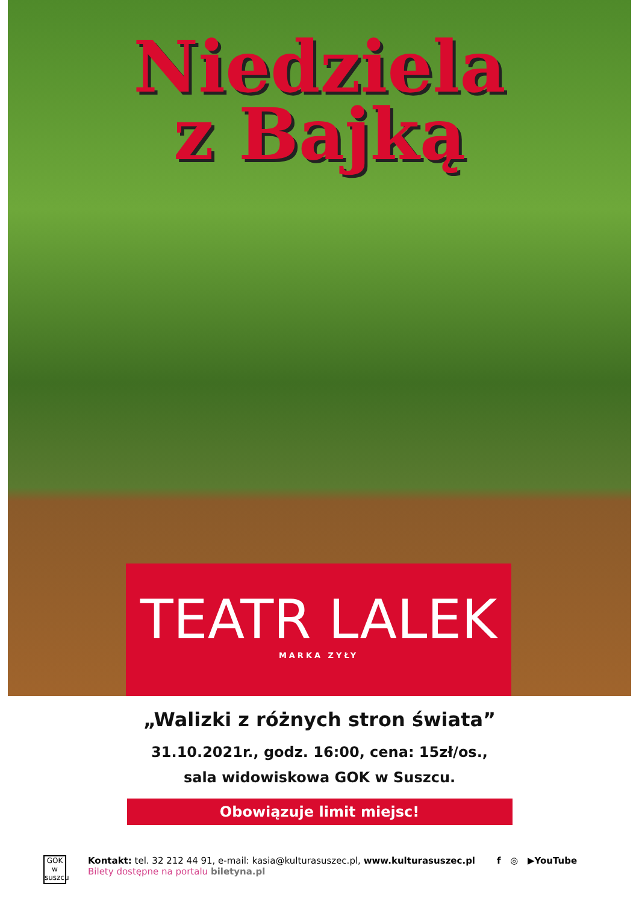Niedziela
z Bajką
TEATR LALEK
MARKA ZYŁY
„Walizki z różnych stron świata”
31.10.2021r., godz. 16:00, cena: 15zł/os.,
sala widowiskowa GOK w Suszcu.
Obowiązuje limit miejsc!
GOK
w suszcu
Kontakt: tel. 32 212 44 91, e-mail: kasia@kulturasuszec.pl, www.kulturasuszec.pl
Bilety dostępne na portalu biletyna.pl
f ◎ ▶YouTube